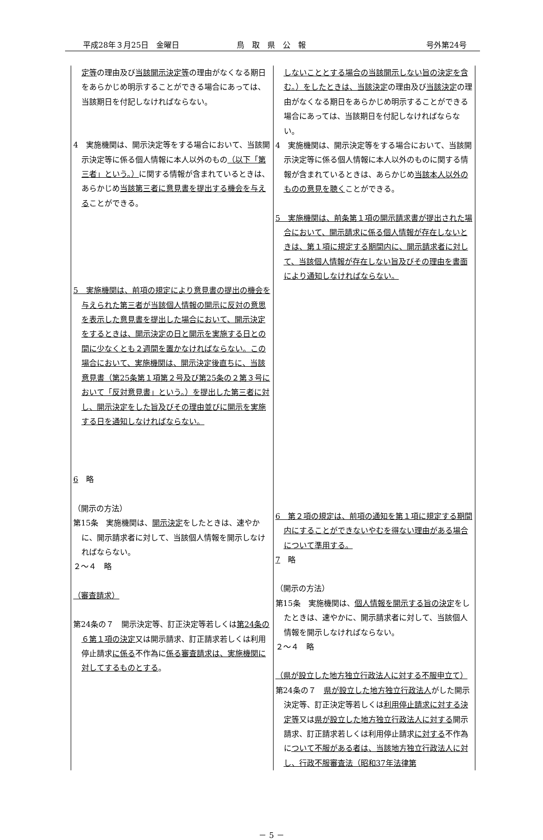平成28年３月25日　金曜日 鳥　取　県　公　報 号外第24号
| 定等 の理由及び 当該開示決定等 の理由がなくなる期日をあらかじめ明示することができる場合にあっては、当該期日を付記しなければならない。 4 実施機関は、開示決定等をする場合において、当該開示決定等に係る個人情報に本人以外のもの （以下「第三者」という。） に関する情報が含まれているときは、あらかじめ 当該第三者に意見書を提出する機会を与える ことができる。 5 実施機関は、前項の規定により意見書の提出の機会を与えられた第三者が当該個人情報の開示に反対の意思を表示した意見書を提出した場合において、開示決定をするときは、開示決定の日と開示を実施する日との間に少なくとも２週間を置かなければならない。この場合において、実施機関は、開示決定後直ちに、当該意見書（第25条第１項第２号及び第25条の２第３号において「反対意見書」という。）を提出した第三者に対し、開示決定をした旨及びその理由並びに開示を実施する日を通知しなければならない。 6 略 （開示の方法） 第15条 実施機関は、 開示決定 をしたときは、速やかに、開示請求者に対して、当該個人情報を開示しなければならない。 ２～４ 略 （審査請求） 第24条の７ 開示決定等、訂正決定等若しくは 第24条の６第１項の決定 又は開示請求、訂正請求若しくは利用停止請求 に係る 不作為に 係る審査請求は、実施機関に対してするものとする 。 | しないこととする場合の当該開示しない旨の決定を含む。）をしたときは、当該決定 の理由及び 当該決定 の理由がなくなる期日をあらかじめ明示することができる場合にあっては、当該期日を付記しなければならない。 4 実施機関は、開示決定等をする場合において、当該開示決定等に係る個人情報に本人以外のものに関する情報が含まれているときは、あらかじめ 当該本人以外のものの意見を聴く ことができる。 5 実施機関は、前条第１項の開示請求書が提出された場合において、開示請求に係る個人情報が存在しないときは、第１項に規定する期間内に、開示請求者に対して、当該個人情報が存在しない旨及びその理由を書面により通知しなければならない。 6 第２項の規定は、前項の通知を第１項に規定する期間内にすることができないやむを得ない理由がある場合について準用する。 7 略 （開示の方法） 第15条 実施機関は、 個人情報を開示する旨の決定 をしたときは、速やかに、開示請求者に対して、当該個人情報を開示しなければならない。 ２～４ 略 （県が設立した地方独立行政法人に対する不服申立て） 第24条の７ 県が設立した地方独立行政法人 がした開示決定等、訂正決定等若しくは 利用停止請求に対する決定等 又は 県が設立した地方独立行政法人に対する 開示請求、訂正請求若しくは利用停止請求 に対する 不作為に ついて不服がある者は、当該地方独立行政法人に対し、行政不服審査法（昭和37年法律第 |
－ 5 －